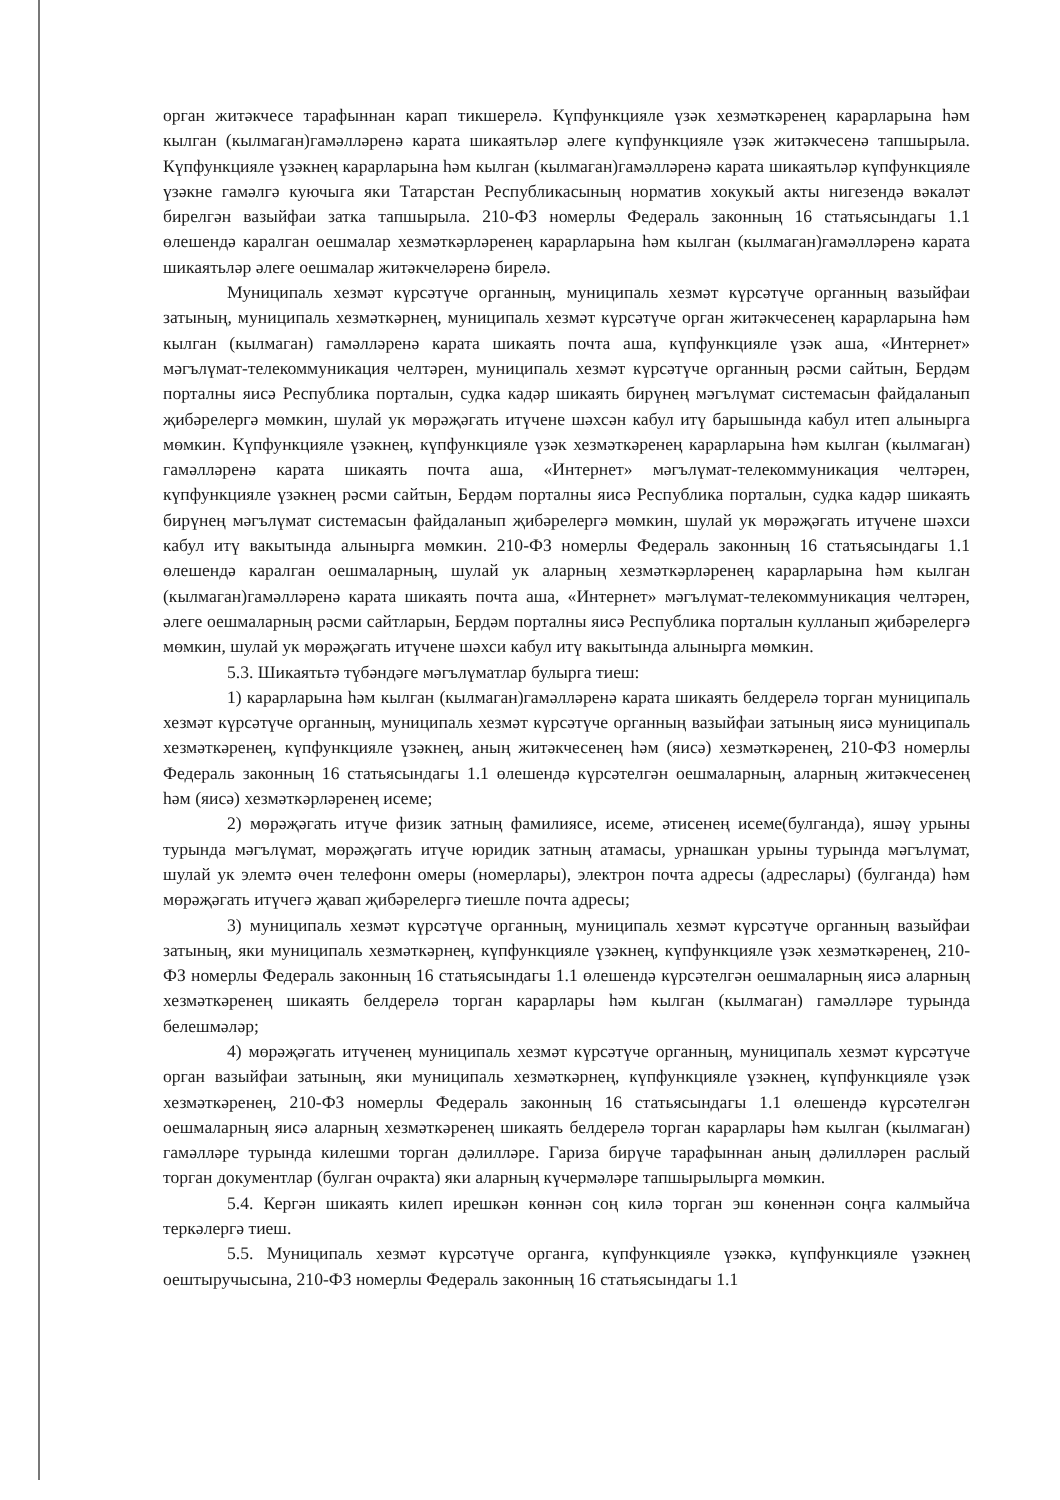орган житәкчесе тарафыннан карап тикшерелә. Күпфункцияле үзәк хезмәткәренең карарларына һәм кылган (кылмаган)гамәлләренә карата шикаятьләр әлеге күпфункцияле үзәк житәкчесенә тапшырыла. Күпфункцияле үзәкнең карарларына һәм кылган (кылмаган)гамәлләренә карата шикаятьләр күпфункцияле үзәкне гамәлгә куючыга яки Татарстан Республикасының норматив хокукый акты нигезендә вәкаләт бирелгән вазыйфаи затка тапшырыла. 210-ФЗ номерлы Федераль законның 16 статьясындагы 1.1 өлешендә каралган оешмалар хезмәткәрләренең карарларына һәм кылган (кылмаган)гамәлләренә карата шикаятьләр әлеге оешмалар житәкчеләренә бирелә.
Муниципаль хезмәт күрсәтүче органның, муниципаль хезмәт күрсәтүче органның вазыйфаи затының, муниципаль хезмәткәрнең, муниципаль хезмәт күрсәтүче орган житәкчесенең карарларына һәм кылган (кылмаган) гамәлләренә карата шикаять почта аша, күпфункцияле үзәк аша, «Интернет» мәгълүмат-телекоммуникация челтәрен, муниципаль хезмәт күрсәтүче органның рәсми сайтын, Бердәм порталны яисә Республика порталын, судка кадәр шикаять бирүнең мәгълүмат системасын файдаланып җибәрелергә мөмкин, шулай ук мөрәҗәгать итүчене шәхсән кабул итү барышында кабул итеп алынырга мөмкин. Күпфункцияле үзәкнең, күпфункцияле үзәк хезмәткәренең карарларына һәм кылган (кылмаган) гамәлләренә карата шикаять почта аша, «Интернет» мәгълүмат-телекоммуникация челтәрен, күпфункцияле үзәкнең рәсми сайтын, Бердәм порталны яисә Республика порталын, судка кадәр шикаять бирүнең мәгълүмат системасын файдаланып җибәрелергә мөмкин, шулай ук мөрәҗәгать итүчене шәхси кабул итү вакытында алынырга мөмкин. 210-ФЗ номерлы Федераль законның 16 статьясындагы 1.1 өлешендә каралган оешмаларның, шулай ук аларның хезмәткәрләренең карарларына һәм кылган (кылмаган)гамәлләренә карата шикаять почта аша, «Интернет» мәгълүмат-телекоммуникация челтәрен, әлеге оешмаларның рәсми сайтларын, Бердәм порталны яисә Республика порталын кулланып җибәрелергә мөмкин, шулай ук мөрәҗәгать итүчене шәхси кабул итү вакытында алынырга мөмкин.
5.3. Шикаятьтә түбәндәге мәгълүматлар булырга тиеш:
1) карарларына һәм кылган (кылмаган)гамәлләренә карата шикаять белдерелә торган муниципаль хезмәт күрсәтүче органның, муниципаль хезмәт күрсәтүче органның вазыйфаи затының яисә муниципаль хезмәткәренең, күпфункцияле үзәкнең, аның житәкчесенең һәм (яисә) хезмәткәренең, 210-ФЗ номерлы Федераль законның 16 статьясындагы 1.1 өлешендә күрсәтелгән оешмаларның, аларның житәкчесенең һәм (яисә) хезмәткәрләренең исеме;
2) мөрәҗәгать итүче физик затның фамилиясе, исеме, әтисенең исеме(булганда), яшәү урыны турында мәгълүмат, мөрәҗәгать итүче юридик затның атамасы, урнашкан урыны турында мәгълүмат, шулай ук элемтә өчен телефонн омеры (номерлары), электрон почта адресы (адреслары) (булганда) һәм мөрәҗәгать итүчегә җавап җибәрелергә тиешле почта адресы;
3) муниципаль хезмәт күрсәтүче органның, муниципаль хезмәт күрсәтүче органның вазыйфаи затының, яки муниципаль хезмәткәрнең, күпфункцияле үзәкнең, күпфункцияле үзәк хезмәткәренең, 210-ФЗ номерлы Федераль законның 16 статьясындагы 1.1 өлешендә күрсәтелгән оешмаларның яисә аларның хезмәткәренең шикаять белдерелә торган карарлары һәм кылган (кылмаган) гамәлләре турында белешмәләр;
4) мөрәҗәгать итүченең муниципаль хезмәт күрсәтүче органның, муниципаль хезмәт күрсәтүче орган вазыйфаи затының, яки муниципаль хезмәткәрнең, күпфункцияле үзәкнең, күпфункцияле үзәк хезмәткәренең, 210-ФЗ номерлы Федераль законның 16 статьясындагы 1.1 өлешендә күрсәтелгән оешмаларның яисә аларның хезмәткәренең шикаять белдерелә торган карарлары һәм кылган (кылмаган) гамәлләре турында килешми торган дәлилләре. Гариза бирүче тарафыннан аның дәлилләрен раслый торган документлар (булган очракта) яки аларның күчермәләре тапшырылырга мөмкин.
5.4. Кергән шикаять килеп ирешкән көннән соң килә торган эш көненнән соңга калмыйча теркәлергә тиеш.
5.5. Муниципаль хезмәт күрсәтүче органга, күпфункцияле үзәккә, күпфункцияле үзәкнең оештыручысына, 210-ФЗ номерлы Федераль законның 16 статьясындагы 1.1